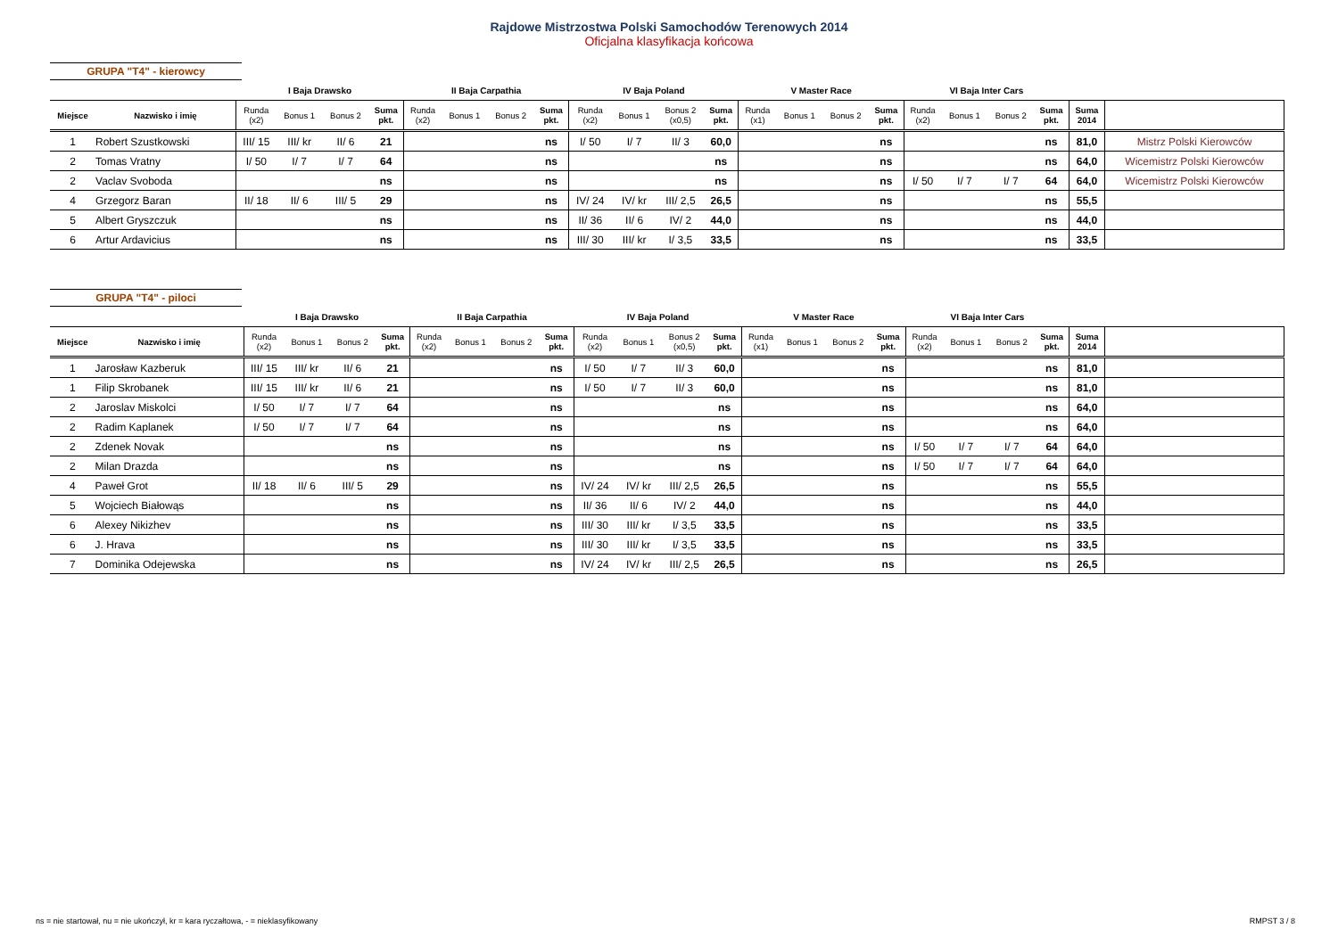Rajdowe Mistrzostwa Polski Samochodów Terenowych 2014
Oficjalna klasyfikacja końcowa
GRUPA "T4" - kierowcy
| | | I Baja Drawsko | | | | II Baja Carpathia | | | | IV Baja Poland | | | | V Master Race | | | | VI Baja Inter Cars | | | | | |
| --- | --- | --- | --- | --- | --- | --- | --- | --- | --- | --- | --- | --- | --- | --- | --- | --- | --- | --- | --- | --- | --- | --- | --- |
| Miejsce | Nazwisko i imię | Runda (x2) | Bonus 1 | Bonus 2 | Suma pkt. | Runda (x2) | Bonus 1 | Bonus 2 | Suma pkt. | Runda (x2) | Bonus 1 | Bonus 2 (x0,5) | Suma pkt. | Runda (x1) | Bonus 1 | Bonus 2 | Suma pkt. | Runda (x2) | Bonus 1 | Bonus 2 | Suma pkt. | Suma 2014 | |
| 1 | Robert Szustkowski | III/ 15 | III/ kr | II/ 6 | 21 | | | | ns | I/ 50 | I/ 7 | II/ 3 | 60,0 | | | | ns | | | | ns | 81,0 | Mistrz Polski Kierowców |
| 2 | Tomas Vratny | I/ 50 | I/ 7 | I/ 7 | 64 | | | | ns | | | | ns | | | | ns | | | | ns | 64,0 | Wicemistrz Polski Kierowców |
| 2 | Vaclav Svoboda | | | | ns | | | | ns | | | | ns | | | | ns | I/ 50 | I/ 7 | I/ 7 | 64 | 64,0 | Wicemistrz Polski Kierowców |
| 4 | Grzegorz Baran | II/ 18 | II/ 6 | III/ 5 | 29 | | | | ns | IV/ 24 | IV/ kr | III/ 2,5 | 26,5 | | | | ns | | | | ns | 55,5 | |
| 5 | Albert Gryszczuk | | | | ns | | | | ns | II/ 36 | II/ 6 | IV/ 2 | 44,0 | | | | ns | | | | ns | 44,0 | |
| 6 | Artur Ardavicius | | | | ns | | | | ns | III/ 30 | III/ kr | I/ 3,5 | 33,5 | | | | ns | | | | ns | 33,5 | |
GRUPA "T4" - piloci
| | | I Baja Drawsko | | | | II Baja Carpathia | | | | IV Baja Poland | | | | V Master Race | | | | VI Baja Inter Cars | | | | | |
| --- | --- | --- | --- | --- | --- | --- | --- | --- | --- | --- | --- | --- | --- | --- | --- | --- | --- | --- | --- | --- | --- | --- | --- |
| Miejsce | Nazwisko i imię | Runda (x2) | Bonus 1 | Bonus 2 | Suma pkt. | Runda (x2) | Bonus 1 | Bonus 2 | Suma pkt. | Runda (x2) | Bonus 1 | Bonus 2 (x0,5) | Suma pkt. | Runda (x1) | Bonus 1 | Bonus 2 | Suma pkt. | Runda (x2) | Bonus 1 | Bonus 2 | Suma pkt. | Suma 2014 | |
| 1 | Jarosław Kazberuk | III/ 15 | III/ kr | II/ 6 | 21 | | | | ns | I/ 50 | I/ 7 | II/ 3 | 60,0 | | | | ns | | | | ns | 81,0 | |
| 1 | Filip Skrobanek | III/ 15 | III/ kr | II/ 6 | 21 | | | | ns | I/ 50 | I/ 7 | II/ 3 | 60,0 | | | | ns | | | | ns | 81,0 | |
| 2 | Jaroslav Miskolci | I/ 50 | I/ 7 | I/ 7 | 64 | | | | ns | | | | ns | | | | ns | | | | ns | 64,0 | |
| 2 | Radim Kaplanek | I/ 50 | I/ 7 | I/ 7 | 64 | | | | ns | | | | ns | | | | ns | | | | ns | 64,0 | |
| 2 | Zdenek Novak | | | | ns | | | | ns | | | | ns | | | | ns | I/ 50 | I/ 7 | I/ 7 | 64 | 64,0 | |
| 2 | Milan Drazda | | | | ns | | | | ns | | | | ns | | | | ns | I/ 50 | I/ 7 | I/ 7 | 64 | 64,0 | |
| 4 | Paweł Grot | II/ 18 | II/ 6 | III/ 5 | 29 | | | | ns | IV/ 24 | IV/ kr | III/ 2,5 | 26,5 | | | | ns | | | | ns | 55,5 | |
| 5 | Wojciech Białowąs | | | | ns | | | | ns | II/ 36 | II/ 6 | IV/ 2 | 44,0 | | | | ns | | | | ns | 44,0 | |
| 6 | Alexey Nikizhev | | | | ns | | | | ns | III/ 30 | III/ kr | I/ 3,5 | 33,5 | | | | ns | | | | ns | 33,5 | |
| 6 | J. Hrava | | | | ns | | | | ns | III/ 30 | III/ kr | I/ 3,5 | 33,5 | | | | ns | | | | ns | 33,5 | |
| 7 | Dominika Odejewska | | | | ns | | | | ns | IV/ 24 | IV/ kr | III/ 2,5 | 26,5 | | | | ns | | | | ns | 26,5 | |
ns = nie startował, nu = nie ukończył, kr = kara ryczałtowa, - = nieklasyfikowany
RMPST 3 / 8